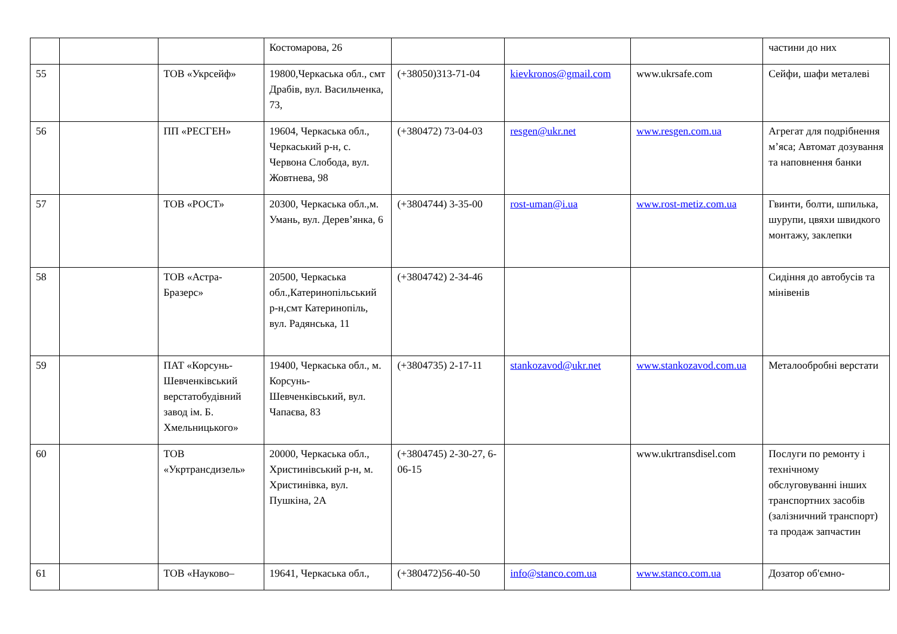| | | | Костомарова, 26 | | | | частини до них |
| 55 | | ТОВ «Укрсейф» | 19800,Черкаська обл., смт Драбів, вул. Васильченка, 73, | (+38050)313-71-04 | kievkronos@gmail.com | www.ukrsafe.com | Сейфи, шафи металеві |
| 56 | | ПП «РЕСГЕН» | 19604, Черкаська обл., Черкаський р-н, с. Червона Слобода, вул. Жовтнева, 98 | (+380472) 73-04-03 | resgen@ukr.net | www.resgen.com.ua | Агрегат для подрібнення м’яса; Автомат дозування та наповнення банки |
| 57 | | ТОВ «РОСТ» | 20300, Черкаська обл.,м. Умань, вул. Дерев’янка, 6 | (+3804744) 3-35-00 | rost-uman@i.ua | www.rost-metiz.com.ua | Гвинти, болти, шпилька, шурупи, цвяхи швидкого монтажу, заклепки |
| 58 | | ТОВ «Астра-Бразерс» | 20500, Черкаська обл.,Катеринопільський р-н,смт Катеринопіль, вул. Радянська, 11 | (+3804742) 2-34-46 | | | Сидіння до автобусів та мінівенів |
| 59 | | ПАТ «Корсунь-Шевченківський верстатобудівний завод ім. Б. Хмельницького» | 19400, Черкаська обл., м. Корсунь-Шевченківський, вул. Чапаєва, 83 | (+3804735) 2-17-11 | stankozavod@ukr.net | www.stankozavod.com.ua | Металообробні верстати |
| 60 | | ТОВ «Укртрансдизель» | 20000, Черкаська обл., Христинівський р-н, м. Христинівка, вул. Пушкіна, 2А | (+3804745) 2-30-27, 6-06-15 | | www.ukrtransdisel.com | Послуги по ремонту і технічному обслуговуванні інших транспортних засобів (залізничний транспорт) та продаж запчастин |
| 61 | | ТОВ «Науково– | 19641, Черкаська обл., | (+380472)56-40-50 | info@stanco.com.ua | www.stanco.com.ua | Дозатор об'ємно- |